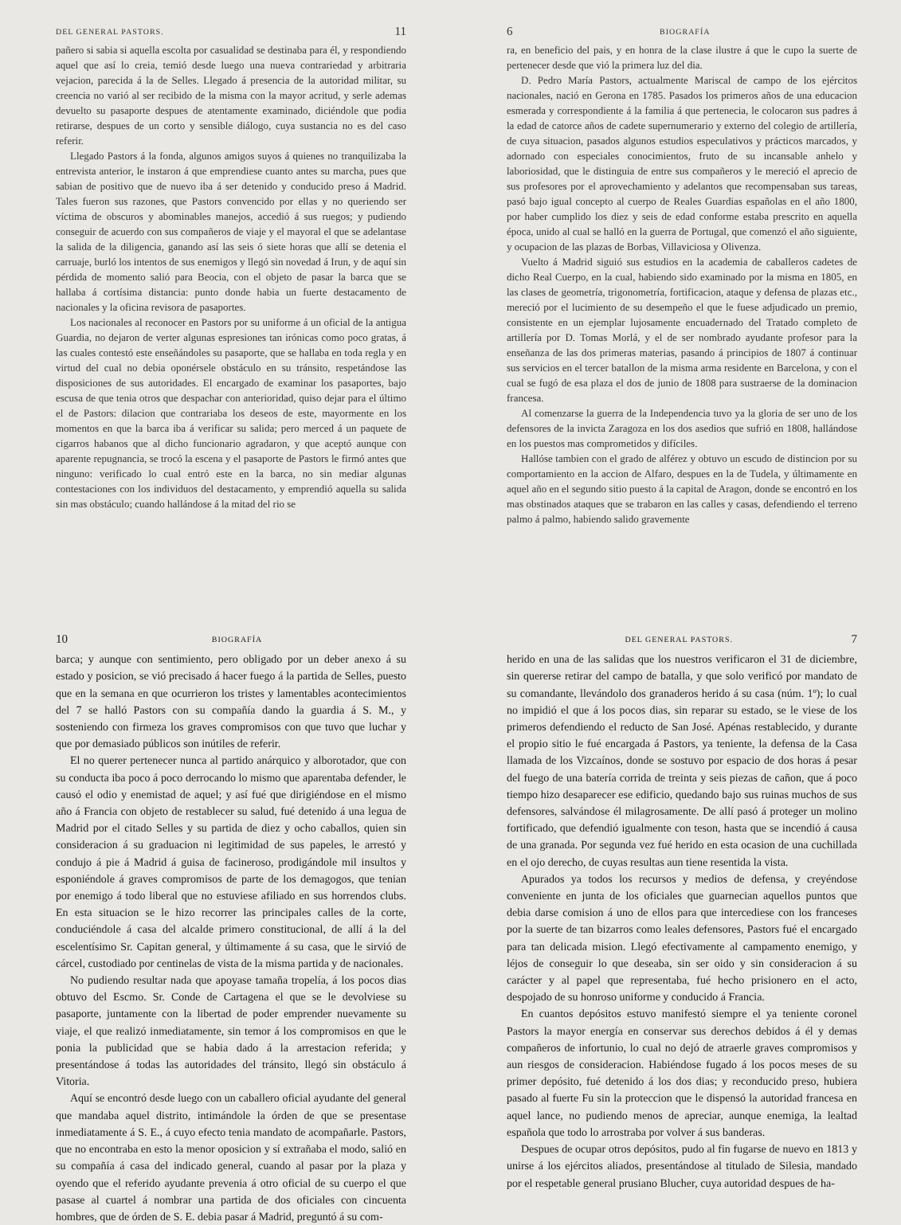DEL GENERAL PASTORS. 11
pañero si sabia si aquella escolta por casualidad se destinaba para él, y respondiendo aquel que así lo creia, temió desde luego una nueva contrariedad y arbitraria vejacion, parecida á la de Selles. Llegado á presencia de la autoridad militar, su creencia no varió al ser recibido de la misma con la mayor acritud, y serle ademas devuelto su pasaporte despues de atentamente examinado, diciéndole que podia retirarse, despues de un corto y sensible diálogo, cuya sustancia no es del caso referir.
Llegado Pastors á la fonda, algunos amigos suyos á quienes no tranquilizaba la entrevista anterior, le instaron á que emprendiese cuanto antes su marcha, pues que sabian de positivo que de nuevo iba á ser detenido y conducido preso á Madrid. Tales fueron sus razones, que Pastors convencido por ellas y no queriendo ser víctima de obscuros y abominables manejos, accedió á sus ruegos; y pudiendo conseguir de acuerdo con sus compañeros de viaje y el mayoral el que se adelantase la salida de la diligencia, ganando así las seis ó siete horas que allí se detenia el carruaje, burló los intentos de sus enemigos y llegó sin novedad á Irun, y de aquí sin pérdida de momento salió para Beocia, con el objeto de pasar la barca que se hallaba á cortísima distancia: punto donde habia un fuerte destacamento de nacionales y la oficina revisora de pasaportes.
Los nacionales al reconocer en Pastors por su uniforme á un oficial de la antigua Guardia, no dejaron de verter algunas espresiones tan irónicas como poco gratas, á las cuales contestó este enseñándoles su pasaporte, que se hallaba en toda regla y en virtud del cual no debia oponérsele obstáculo en su tránsito, respetándose las disposiciones de sus autoridades. El encargado de examinar los pasaportes, bajo escusa de que tenia otros que despachar con anterioridad, quiso dejar para el último el de Pastors: dilacion que contrariaba los deseos de este, mayormente en los momentos en que la barca iba á verificar su salida; pero merced á un paquete de cigarros habanos que al dicho funcionario agradaron, y que aceptó aunque con aparente repugnancia, se trocó la escena y el pasaporte de Pastors le firmó antes que ninguno: verificado lo cual entró este en la barca, no sin mediar algunas contestaciones con los individuos del destacamento, y emprendió aquella su salida sin mas obstáculo; cuando hallándose á la mitad del rio se
6 BIOGRAFÍA
ra, en beneficio del pais, y en honra de la clase ilustre á que le cupo la suerte de pertenecer desde que vió la primera luz del dia.
D. Pedro María Pastors, actualmente Mariscal de campo de los ejércitos nacionales, nació en Gerona en 1785. Pasados los primeros años de una educacion esmerada y correspondiente á la familia á que pertenecia, le colocaron sus padres á la edad de catorce años de cadete supernumerario y externo del colegio de artillería, de cuya situacion, pasados algunos estudios especulativos y prácticos marcados, y adornado con especiales conocimientos, fruto de su incansable anhelo y laboriosidad, que le distinguia de entre sus compañeros y le mereció el aprecio de sus profesores por el aprovechamiento y adelantos que recompensaban sus tareas, pasó bajo igual concepto al cuerpo de Reales Guardias españolas en el año 1800, por haber cumplido los diez y seis de edad conforme estaba prescrito en aquella época, unido al cual se halló en la guerra de Portugal, que comenzó el año siguiente, y ocupacion de las plazas de Borbas, Villaviciosa y Olivenza.
Vuelto á Madrid siguió sus estudios en la academia de caballeros cadetes de dicho Real Cuerpo, en la cual, habiendo sido examinado por la misma en 1805, en las clases de geometría, trigonometría, fortificacion, ataque y defensa de plazas etc., mereció por el lucimiento de su desempeño el que le fuese adjudicado un premio, consistente en un ejemplar lujosamente encuadernado del Tratado completo de artillería por D. Tomas Morlá, y el de ser nombrado ayudante profesor para la enseñanza de las dos primeras materias, pasando á principios de 1807 á continuar sus servicios en el tercer batallon de la misma arma residente en Barcelona, y con el cual se fugó de esa plaza el dos de junio de 1808 para sustraerse de la dominacion francesa.
Al comenzarse la guerra de la Independencia tuvo ya la gloria de ser uno de los defensores de la invicta Zaragoza en los dos asedios que sufrió en 1808, hallándose en los puestos mas comprometidos y difíciles.
Hallóse tambien con el grado de alférez y obtuvo un escudo de distincion por su comportamiento en la accion de Alfaro, despues en la de Tudela, y últimamente en aquel año en el segundo sitio puesto á la capital de Aragon, donde se encontró en los mas obstinados ataques que se trabaron en las calles y casas, defendiendo el terreno palmo á palmo, habiendo salido gravemente
10 BIOGRAFÍA
barca; y aunque con sentimiento, pero obligado por un deber anexo á su estado y posicion, se vió precisado á hacer fuego á la partida de Selles, puesto que en la semana en que ocurrieron los tristes y lamentables acontecimientos del 7 se halló Pastors con su compañía dando la guardia á S. M., y sosteniendo con firmeza los graves compromisos con que tuvo que luchar y que por demasiado públicos son inútiles de referir.
El no querer pertenecer nunca al partido anárquico y alborotador, que con su conducta iba poco á poco derrocando lo mismo que aparentaba defender, le causó el odio y enemistad de aquel; y así fué que dirigiéndose en el mismo año á Francia con objeto de restablecer su salud, fué detenido á una legua de Madrid por el citado Selles y su partida de diez y ocho caballos, quien sin consideracion á su graduacion ni legitimidad de sus papeles, le arrestó y condujo á pie á Madrid á guisa de facineroso, prodigándole mil insultos y esponiéndole á graves compromisos de parte de los demagogos, que tenian por enemigo á todo liberal que no estuviese afiliado en sus horrendos clubs. En esta situacion se le hizo recorrer las principales calles de la corte, conduciéndole á casa del alcalde primero constitucional, de allí á la del escelentísimo Sr. Capitan general, y últimamente á su casa, que le sirvió de cárcel, custodiado por centinelas de vista de la misma partida y de nacionales.
No pudiendo resultar nada que apoyase tamaña tropelía, á los pocos dias obtuvo del Escmo. Sr. Conde de Cartagena el que se le devolviese su pasaporte, juntamente con la libertad de poder emprender nuevamente su viaje, el que realizó inmediatamente, sin temor á los compromisos en que le ponia la publicidad que se habia dado á la arrestacion referida; y presentándose á todas las autoridades del tránsito, llegó sin obstáculo á Vitoria.
Aquí se encontró desde luego con un caballero oficial ayudante del general que mandaba aquel distrito, intimándole la órden de que se presentase inmediatamente á S. E., á cuyo efecto tenia mandato de acompañarle. Pastors, que no encontraba en esto la menor oposicion y sí extrañaba el modo, salió en su compañía á casa del indicado general, cuando al pasar por la plaza y oyendo que el referido ayudante prevenia á otro oficial de su cuerpo el que pasase al cuartel á nombrar una partida de dos oficiales con cincuenta hombres, que de órden de S. E. debia pasar á Madrid, preguntó á su com-
DEL GENERAL PASTORS. 7
herido en una de las salidas que los nuestros verificaron el 31 de diciembre, sin quererse retirar del campo de batalla, y que solo verificó por mandato de su comandante, llevándolo dos granaderos herido á su casa (núm. 1º); lo cual no impidió el que á los pocos dias, sin reparar su estado, se le viese de los primeros defendiendo el reducto de San José. Apénas restablecido, y durante el propio sitio le fué encargada á Pastors, ya teniente, la defensa de la Casa llamada de los Vizcaínos, donde se sostuvo por espacio de dos horas á pesar del fuego de una batería corrida de treinta y seis piezas de cañon, que á poco tiempo hizo desaparecer ese edificio, quedando bajo sus ruinas muchos de sus defensores, salvándose él milagrosamente. De allí pasó á proteger un molino fortificado, que defendió igualmente con teson, hasta que se incendió á causa de una granada. Por segunda vez fué herido en esta ocasion de una cuchillada en el ojo derecho, de cuyas resultas aun tiene resentida la vista.
Apurados ya todos los recursos y medios de defensa, y creyéndose conveniente en junta de los oficiales que guarnecian aquellos puntos que debia darse comision á uno de ellos para que intercediese con los franceses por la suerte de tan bizarros como leales defensores, Pastors fué el encargado para tan delicada mision. Llegó efectivamente al campamento enemigo, y léjos de conseguir lo que deseaba, sin ser oido y sin consideracion á su carácter y al papel que representaba, fué hecho prisionero en el acto, despojado de su honroso uniforme y conducido á Francia.
En cuantos depósitos estuvo manifestó siempre el ya teniente coronel Pastors la mayor energía en conservar sus derechos debidos á él y demas compañeros de infortunio, lo cual no dejó de atraerle graves compromisos y aun riesgos de consideracion. Habiéndose fugado á los pocos meses de su primer depósito, fué detenido á los dos dias; y reconducido preso, hubiera pasado al fuerte Fu sin la proteccion que le dispensó la autoridad francesa en aquel lance, no pudiendo menos de apreciar, aunque enemiga, la lealtad española que todo lo arrostraba por volver á sus banderas.
Despues de ocupar otros depósitos, pudo al fin fugarse de nuevo en 1813 y unirse á los ejércitos aliados, presentándose al titulado de Silesia, mandado por el respetable general prusiano Blucher, cuya autoridad despues de ha-